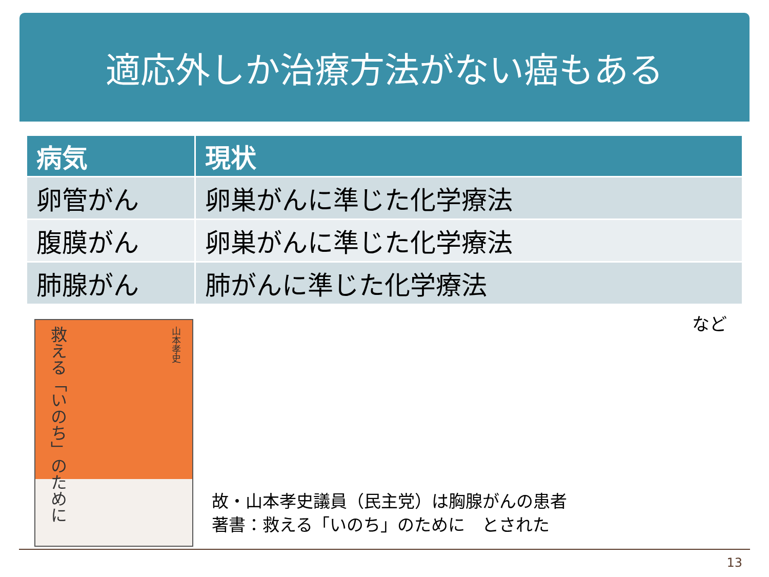適応外しか治療方法がない癌もある
| 病気 | 現状 |
| --- | --- |
| 卵管がん | 卵巣がんに準じた化学療法 |
| 腹膜がん | 卵巣がんに準じた化学療法 |
| 肺腺がん | 肺がんに準じた化学療法 |
など
救える「いのち」のために
山本孝史
故・山本孝史議員（民主党）は胸腺がんの患者
著書：救える「いのち」のために　とされた
13